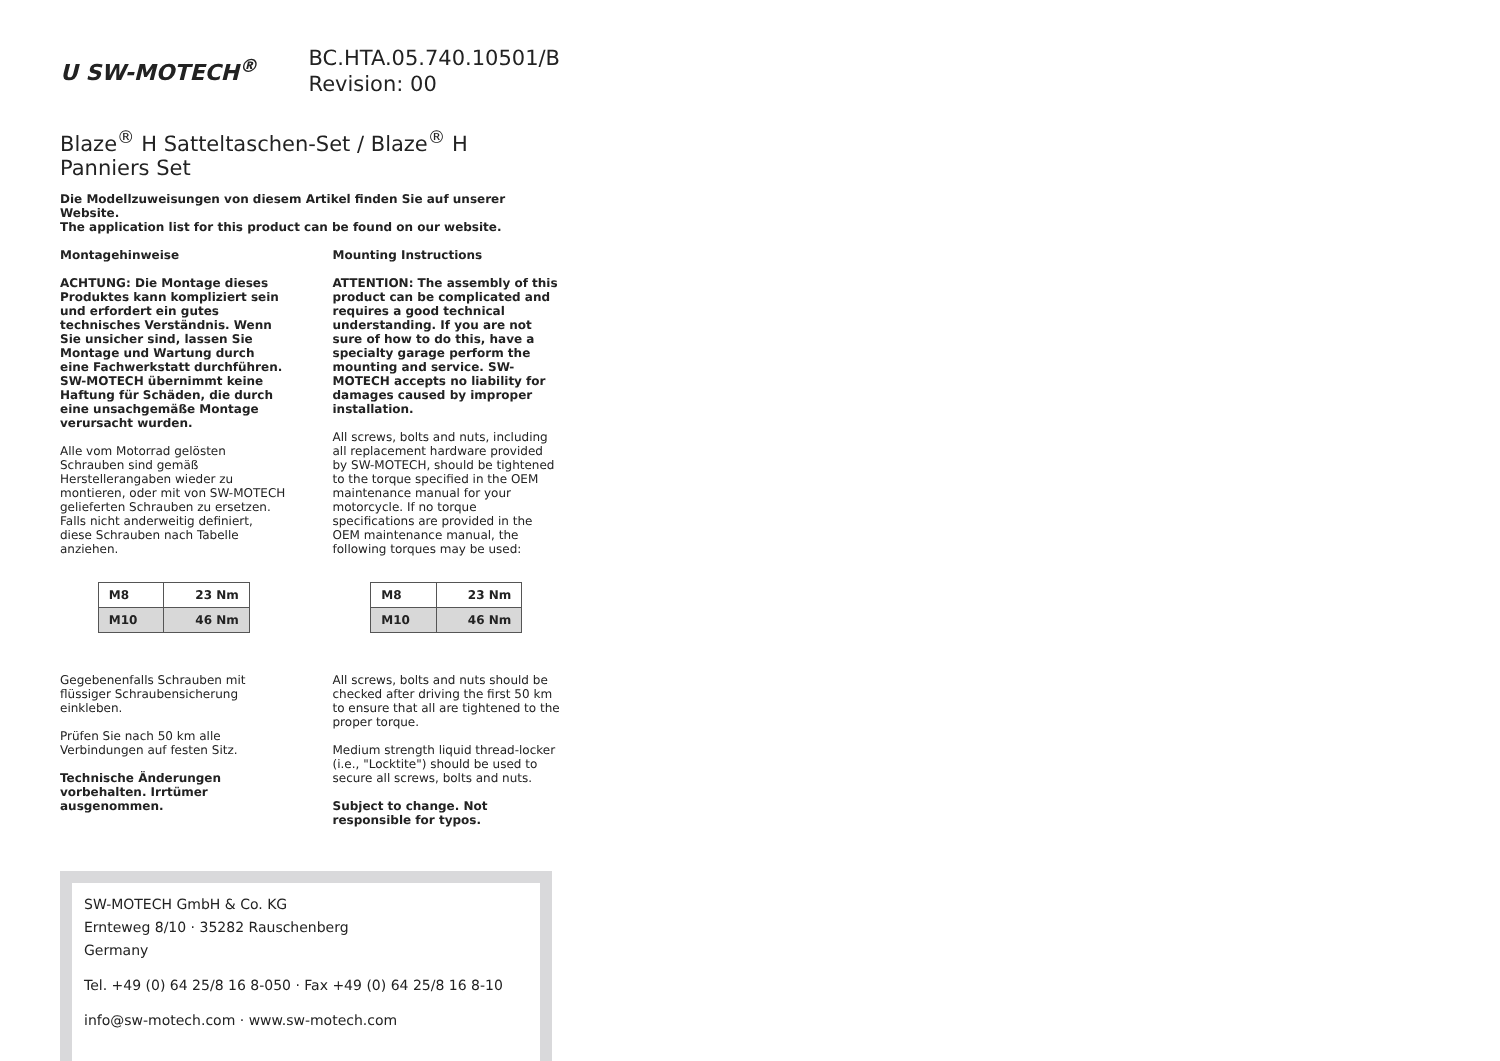ᑌ SW-MOTECH<sup>®</sup>
BC.HTA.05.740.10501/B
Revision: 00
Blaze<sup>®</sup> H Satteltaschen-Set / Blaze<sup>®</sup> H Panniers Set
Die Modellzuweisungen von diesem Artikel finden Sie auf unserer Website.
The application list for this product can be found on our website.
Montagehinweise
ACHTUNG: Die Montage dieses Produktes kann kompliziert sein und erfordert ein gutes technisches Verständnis. Wenn Sie unsicher sind, lassen Sie Montage und Wartung durch eine Fachwerkstatt durchführen. SW-MOTECH übernimmt keine Haftung für Schäden, die durch eine unsachgemäße Montage verursacht wurden.
Alle vom Motorrad gelösten Schrauben sind gemäß Herstellerangaben wieder zu montieren, oder mit von SW-MOTECH gelieferten Schrauben zu ersetzen. Falls nicht anderweitig definiert, diese Schrauben nach Tabelle anziehen.
| M8 | 23 Nm |
| M10 | 46 Nm |
Gegebenenfalls Schrauben mit flüssiger Schraubensicherung einkleben.
Prüfen Sie nach 50 km alle Verbindungen auf festen Sitz.
Technische Änderungen vorbehalten. Irrtümer ausgenommen.
Mounting Instructions
ATTENTION: The assembly of this product can be complicated and requires a good technical understanding. If you are not sure of how to do this, have a specialty garage perform the mounting and service. SW-MOTECH accepts no liability for damages caused by improper installation.
All screws, bolts and nuts, including all replacement hardware provided by SW-MOTECH, should be tightened to the torque specified in the OEM maintenance manual for your motorcycle. If no torque specifications are provided in the OEM maintenance manual, the following torques may be used:
| M8 | 23 Nm |
| M10 | 46 Nm |
All screws, bolts and nuts should be checked after driving the first 50 km to ensure that all are tightened to the proper torque.
Medium strength liquid thread-locker (i.e., "Locktite") should be used to secure all screws, bolts and nuts.
Subject to change. Not responsible for typos.
SW-MOTECH GmbH & Co. KG
Ernteweg 8/10 · 35282 Rauschenberg
Germany
Tel. +49 (0) 64 25/8 16 8-050 · Fax +49 (0) 64 25/8 16 8-10
info@sw-motech.com · www.sw-motech.com